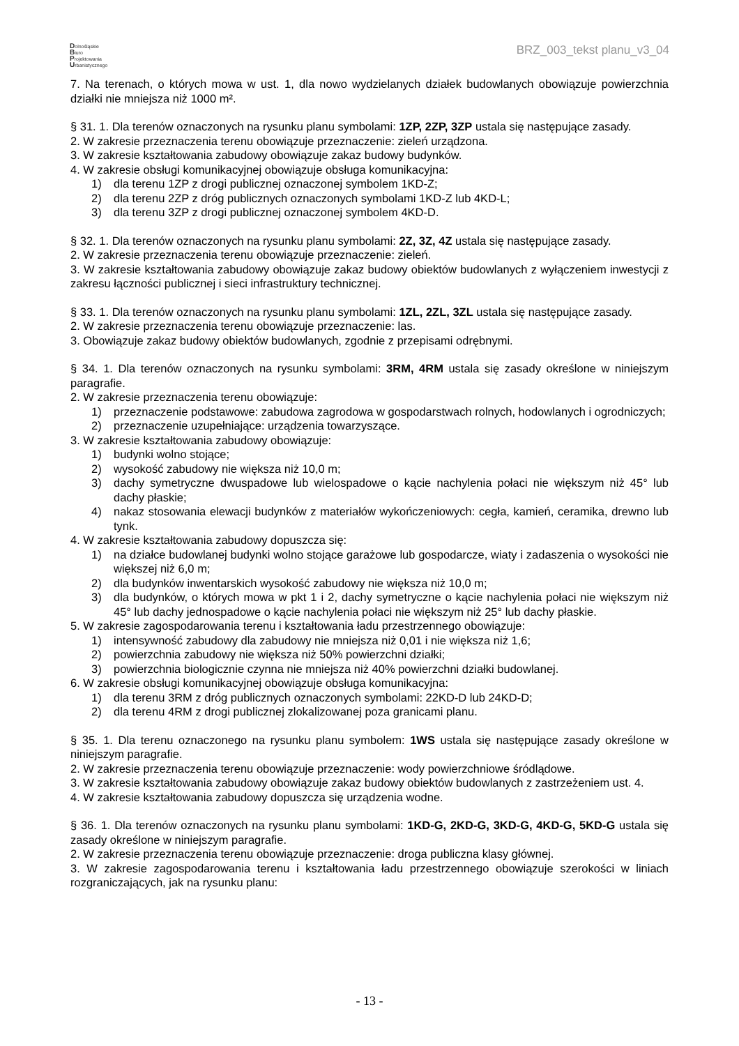Dolnośląskie
Biuro
Projektowania
Urbanistycznego
BRZ_003_tekst planu_v3_04
7. Na terenach, o których mowa w ust. 1, dla nowo wydzielanych działek budowlanych obowiązuje powierzchnia działki nie mniejsza niż 1000 m².
§ 31. 1. Dla terenów oznaczonych na rysunku planu symbolami: 1ZP, 2ZP, 3ZP ustala się następujące zasady.
2. W zakresie przeznaczenia terenu obowiązuje przeznaczenie: zieleń urządzona.
3. W zakresie kształtowania zabudowy obowiązuje zakaz budowy budynków.
4. W zakresie obsługi komunikacyjnej obowiązuje obsługa komunikacyjna:
1) dla terenu 1ZP z drogi publicznej oznaczonej symbolem 1KD-Z;
2) dla terenu 2ZP z dróg publicznych oznaczonych symbolami 1KD-Z lub 4KD-L;
3) dla terenu 3ZP z drogi publicznej oznaczonej symbolem 4KD-D.
§ 32. 1. Dla terenów oznaczonych na rysunku planu symbolami: 2Z, 3Z, 4Z ustala się następujące zasady.
2. W zakresie przeznaczenia terenu obowiązuje przeznaczenie: zieleń.
3. W zakresie kształtowania zabudowy obowiązuje zakaz budowy obiektów budowlanych z wyłączeniem inwestycji z zakresu łączności publicznej i sieci infrastruktury technicznej.
§ 33. 1. Dla terenów oznaczonych na rysunku planu symbolami: 1ZL, 2ZL, 3ZL ustala się następujące zasady.
2. W zakresie przeznaczenia terenu obowiązuje przeznaczenie: las.
3. Obowiązuje zakaz budowy obiektów budowlanych, zgodnie z przepisami odrębnymi.
§ 34. 1. Dla terenów oznaczonych na rysunku symbolami: 3RM, 4RM ustala się zasady określone w niniejszym paragrafie.
2. W zakresie przeznaczenia terenu obowiązuje:
1) przeznaczenie podstawowe: zabudowa zagrodowa w gospodarstwach rolnych, hodowlanych i ogrodniczych;
2) przeznaczenie uzupełniające: urządzenia towarzyszące.
3. W zakresie kształtowania zabudowy obowiązuje:
1) budynki wolno stojące;
2) wysokość zabudowy nie większa niż 10,0 m;
3) dachy symetryczne dwuspadowe lub wielospadowe o kącie nachylenia połaci nie większym niż 45° lub dachy płaskie;
4) nakaz stosowania elewacji budynków z materiałów wykończeniowych: cegła, kamień, ceramika, drewno lub tynk.
4. W zakresie kształtowania zabudowy dopuszcza się:
1) na działce budowlanej budynki wolno stojące garażowe lub gospodarcze, wiaty i zadaszenia o wysokości nie większej niż 6,0 m;
2) dla budynków inwentarskich wysokość zabudowy nie większa niż 10,0 m;
3) dla budynków, o których mowa w pkt 1 i 2, dachy symetryczne o kącie nachylenia połaci nie większym niż 45° lub dachy jednospadowe o kącie nachylenia połaci nie większym niż 25° lub dachy płaskie.
5. W zakresie zagospodarowania terenu i kształtowania ładu przestrzennego obowiązuje:
1) intensywność zabudowy dla zabudowy nie mniejsza niż 0,01 i nie większa niż 1,6;
2) powierzchnia zabudowy nie większa niż 50% powierzchni działki;
3) powierzchnia biologicznie czynna nie mniejsza niż 40% powierzchni działki budowlanej.
6. W zakresie obsługi komunikacyjnej obowiązuje obsługa komunikacyjna:
1) dla terenu 3RM z dróg publicznych oznaczonych symbolami: 22KD-D lub 24KD-D;
2) dla terenu 4RM z drogi publicznej zlokalizowanej poza granicami planu.
§ 35. 1. Dla terenu oznaczonego na rysunku planu symbolem: 1WS ustala się następujące zasady określone w niniejszym paragrafie.
2. W zakresie przeznaczenia terenu obowiązuje przeznaczenie: wody powierzchniowe śródlądowe.
3. W zakresie kształtowania zabudowy obowiązuje zakaz budowy obiektów budowlanych z zastrzeżeniem ust. 4.
4. W zakresie kształtowania zabudowy dopuszcza się urządzenia wodne.
§ 36. 1. Dla terenów oznaczonych na rysunku planu symbolami: 1KD-G, 2KD-G, 3KD-G, 4KD-G, 5KD-G ustala się zasady określone w niniejszym paragrafie.
2. W zakresie przeznaczenia terenu obowiązuje przeznaczenie: droga publiczna klasy głównej.
3. W zakresie zagospodarowania terenu i kształtowania ładu przestrzennego obowiązuje szerokości w liniach rozgraniczających, jak na rysunku planu:
- 13 -